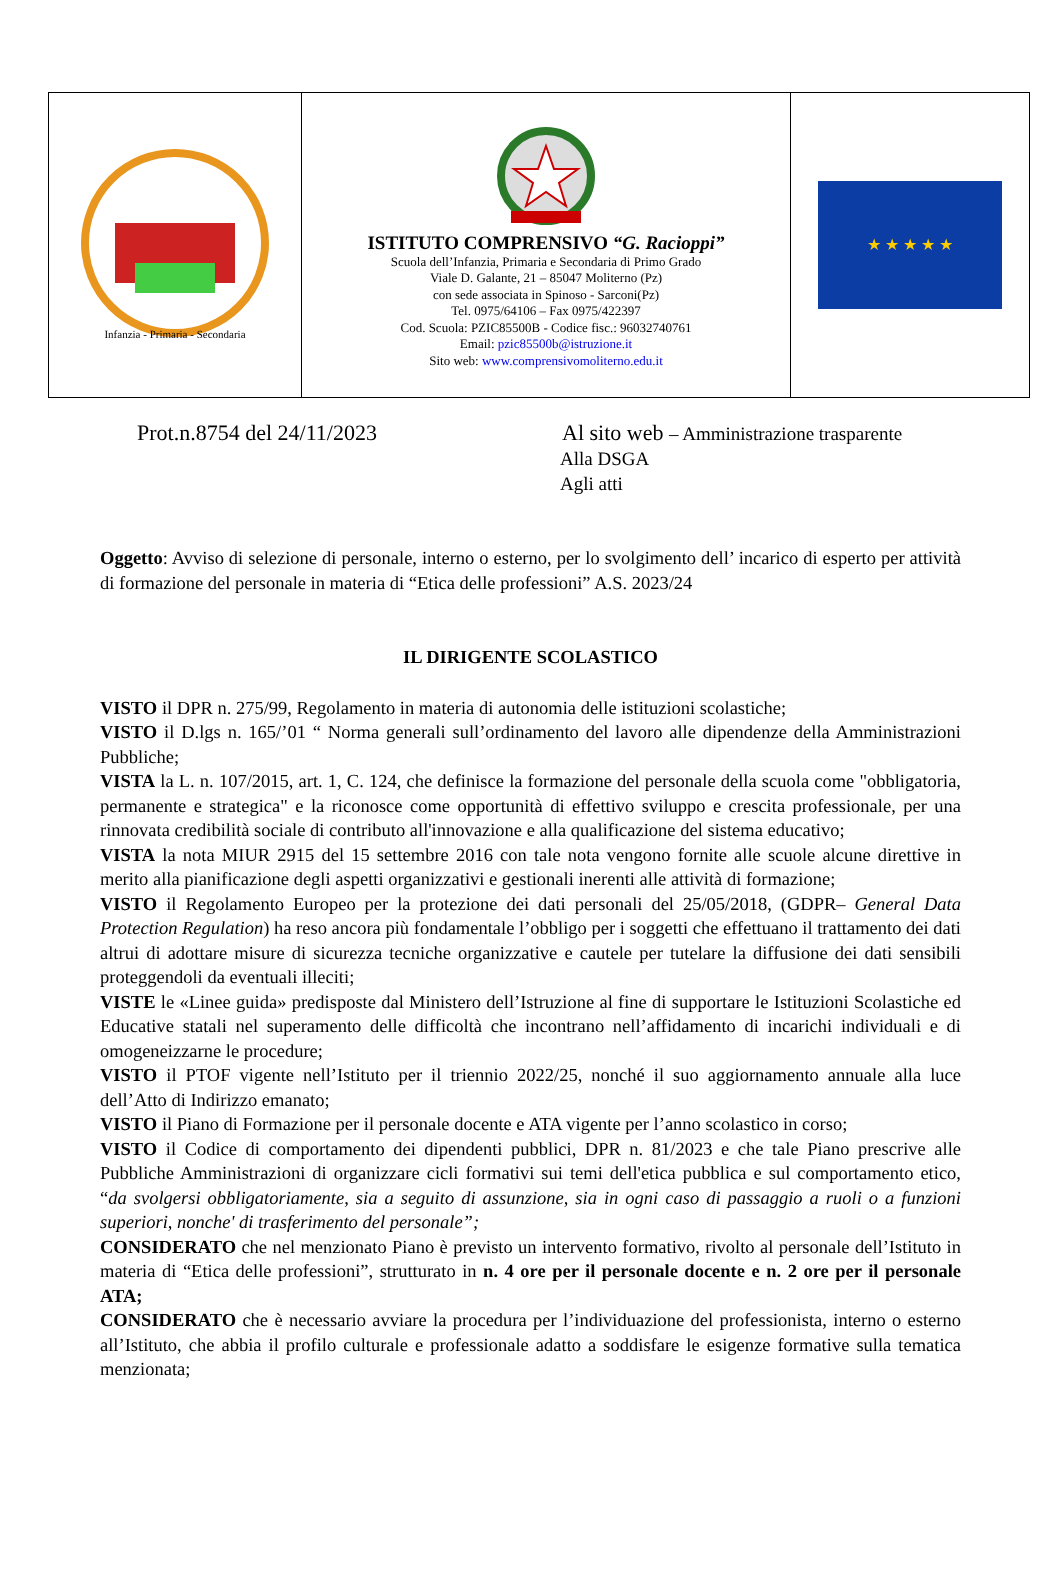| Infanzia - Primaria - Secondaria | ISTITUTO COMPRENSIVO “G. Racioppi” Scuola dell’Infanzia, Primaria e Secondaria di Primo Grado Viale D. Galante, 21 – 85047 Moliterno (Pz) con sede associata in Spinoso - Sarconi(Pz) Tel. 0975/64106 – Fax 0975/422397 Cod. Scuola: PZIC85500B - Codice fisc.: 96032740761 Email: pzic85500b@istruzione.it Sito web: www.comprensivomoliterno.edu.it | ★ ★ ★ ★ ★ |
Prot.n.8754 del 24/11/2023 Al sito web – Amministrazione trasparente
Alla DSGA
Agli atti
Oggetto: Avviso di selezione di personale, interno o esterno, per lo svolgimento dell’ incarico di esperto per attività di formazione del personale in materia di “Etica delle professioni” A.S. 2023/24
IL DIRIGENTE SCOLASTICO
VISTO il DPR n. 275/99, Regolamento in materia di autonomia delle istituzioni scolastiche;
VISTO il D.lgs n. 165/’01 “ Norma generali sull’ordinamento del lavoro alle dipendenze della Amministrazioni Pubbliche;
VISTA la L. n. 107/2015, art. 1, C. 124, che definisce la formazione del personale della scuola come "obbligatoria, permanente e strategica" e la riconosce come opportunità di effettivo sviluppo e crescita professionale, per una rinnovata credibilità sociale di contributo all'innovazione e alla qualificazione del sistema educativo;
VISTA la nota MIUR 2915 del 15 settembre 2016 con tale nota vengono fornite alle scuole alcune direttive in merito alla pianificazione degli aspetti organizzativi e gestionali inerenti alle attività di formazione;
VISTO il Regolamento Europeo per la protezione dei dati personali del 25/05/2018, (GDPR– General Data Protection Regulation) ha reso ancora più fondamentale l’obbligo per i soggetti che effettuano il trattamento dei dati altrui di adottare misure di sicurezza tecniche organizzative e cautele per tutelare la diffusione dei dati sensibili proteggendoli da eventuali illeciti;
VISTE le «Linee guida» predisposte dal Ministero dell’Istruzione al fine di supportare le Istituzioni Scolastiche ed Educative statali nel superamento delle difficoltà che incontrano nell’affidamento di incarichi individuali e di omogeneizzarne le procedure;
VISTO il PTOF vigente nell’Istituto per il triennio 2022/25, nonché il suo aggiornamento annuale alla luce dell’Atto di Indirizzo emanato;
VISTO il Piano di Formazione per il personale docente e ATA vigente per l’anno scolastico in corso;
VISTO il Codice di comportamento dei dipendenti pubblici, DPR n. 81/2023 e che tale Piano prescrive alle Pubbliche Amministrazioni di organizzare cicli formativi sui temi dell'etica pubblica e sul comportamento etico, “da svolgersi obbligatoriamente, sia a seguito di assunzione, sia in ogni caso di passaggio a ruoli o a funzioni superiori, nonche' di trasferimento del personale”;
CONSIDERATO che nel menzionato Piano è previsto un intervento formativo, rivolto al personale dell’Istituto in materia di “Etica delle professioni”, strutturato in n. 4 ore per il personale docente e n. 2 ore per il personale ATA;
CONSIDERATO che è necessario avviare la procedura per l’individuazione del professionista, interno o esterno all’Istituto, che abbia il profilo culturale e professionale adatto a soddisfare le esigenze formative sulla tematica menzionata;